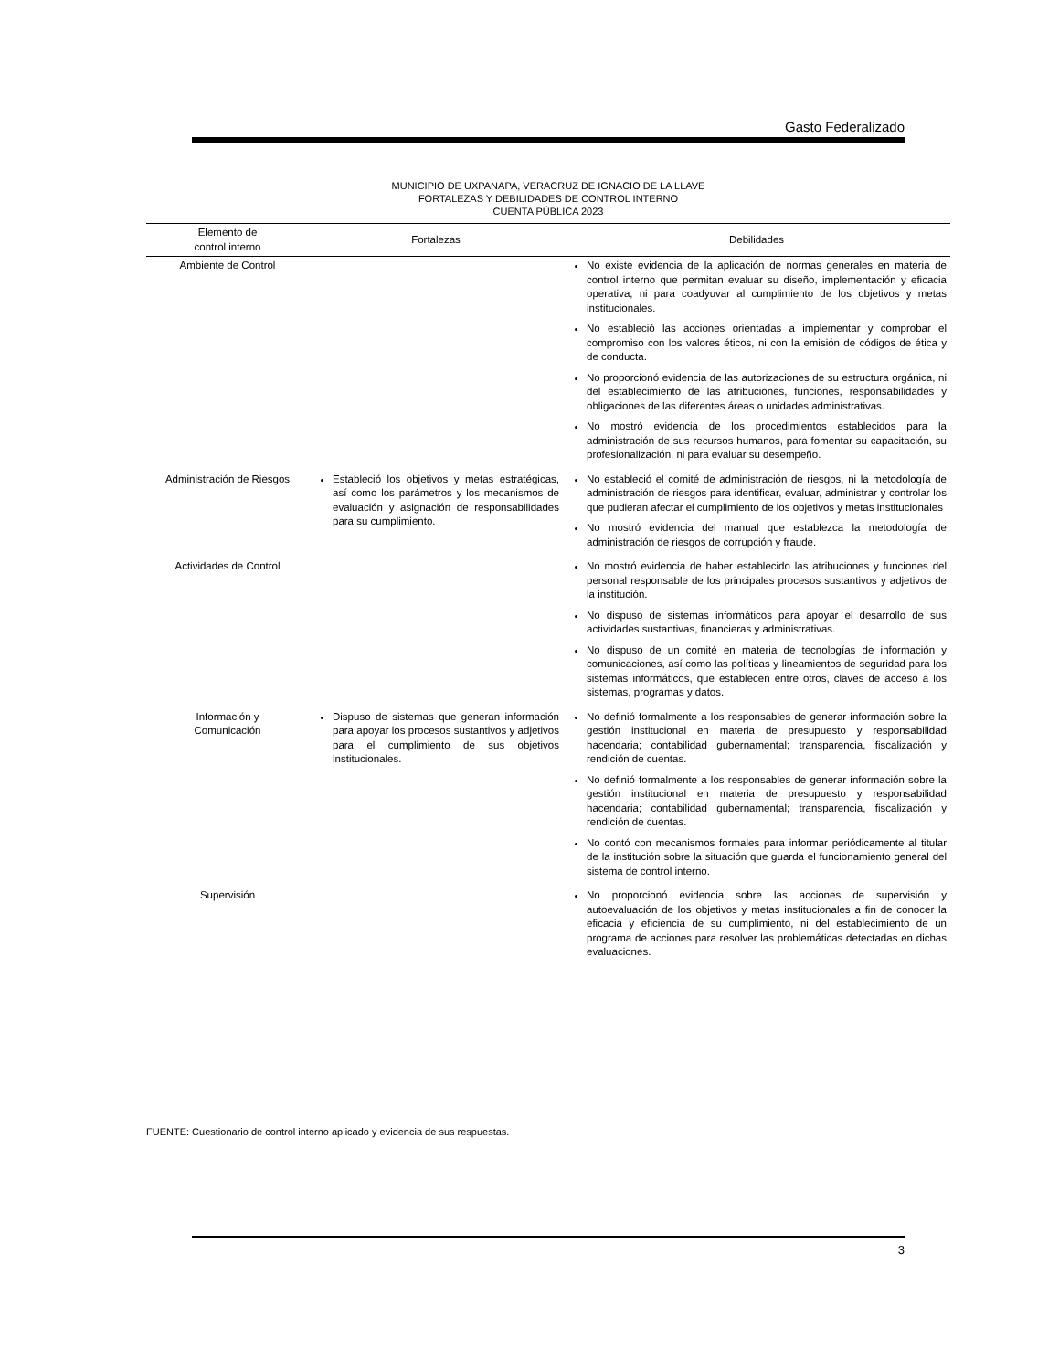Gasto Federalizado
MUNICIPIO DE UXPANAPA, VERACRUZ DE IGNACIO DE LA LLAVE
FORTALEZAS Y DEBILIDADES DE CONTROL INTERNO
CUENTA PÚBLICA 2023
| Elemento de control interno | Fortalezas | Debilidades |
| --- | --- | --- |
| Ambiente de Control | | No existe evidencia de la aplicación de normas generales en materia de control interno que permitan evaluar su diseño, implementación y eficacia operativa, ni para coadyuvar al cumplimiento de los objetivos y metas institucionales. No estableció las acciones orientadas a implementar y comprobar el compromiso con los valores éticos, ni con la emisión de códigos de ética y de conducta. No proporcionó evidencia de las autorizaciones de su estructura orgánica, ni del establecimiento de las atribuciones, funciones, responsabilidades y obligaciones de las diferentes áreas o unidades administrativas. No mostró evidencia de los procedimientos establecidos para la administración de sus recursos humanos, para fomentar su capacitación, su profesionalización, ni para evaluar su desempeño. |
| Administración de Riesgos | Estableció los objetivos y metas estratégicas, así como los parámetros y los mecanismos de evaluación y asignación de responsabilidades para su cumplimiento. | No estableció el comité de administración de riesgos, ni la metodología de administración de riesgos para identificar, evaluar, administrar y controlar los que pudieran afectar el cumplimiento de los objetivos y metas institucionales No mostró evidencia del manual que establezca la metodología de administración de riesgos de corrupción y fraude. |
| Actividades de Control | | No mostró evidencia de haber establecido las atribuciones y funciones del personal responsable de los principales procesos sustantivos y adjetivos de la institución. No dispuso de sistemas informáticos para apoyar el desarrollo de sus actividades sustantivas, financieras y administrativas. No dispuso de un comité en materia de tecnologías de información y comunicaciones, así como las políticas y lineamientos de seguridad para los sistemas informáticos, que establecen entre otros, claves de acceso a los sistemas, programas y datos. |
| Información y Comunicación | Dispuso de sistemas que generan información para apoyar los procesos sustantivos y adjetivos para el cumplimiento de sus objetivos institucionales. | No definió formalmente a los responsables de generar información sobre la gestión institucional en materia de presupuesto y responsabilidad hacendaria; contabilidad gubernamental; transparencia, fiscalización y rendición de cuentas. No definió formalmente a los responsables de generar información sobre la gestión institucional en materia de presupuesto y responsabilidad hacendaria; contabilidad gubernamental; transparencia, fiscalización y rendición de cuentas. No contó con mecanismos formales para informar periódicamente al titular de la institución sobre la situación que guarda el funcionamiento general del sistema de control interno. |
| Supervisión | | No proporcionó evidencia sobre las acciones de supervisión y autoevaluación de los objetivos y metas institucionales a fin de conocer la eficacia y eficiencia de su cumplimiento, ni del establecimiento de un programa de acciones para resolver las problemáticas detectadas en dichas evaluaciones. |
FUENTE: Cuestionario de control interno aplicado y evidencia de sus respuestas.
3